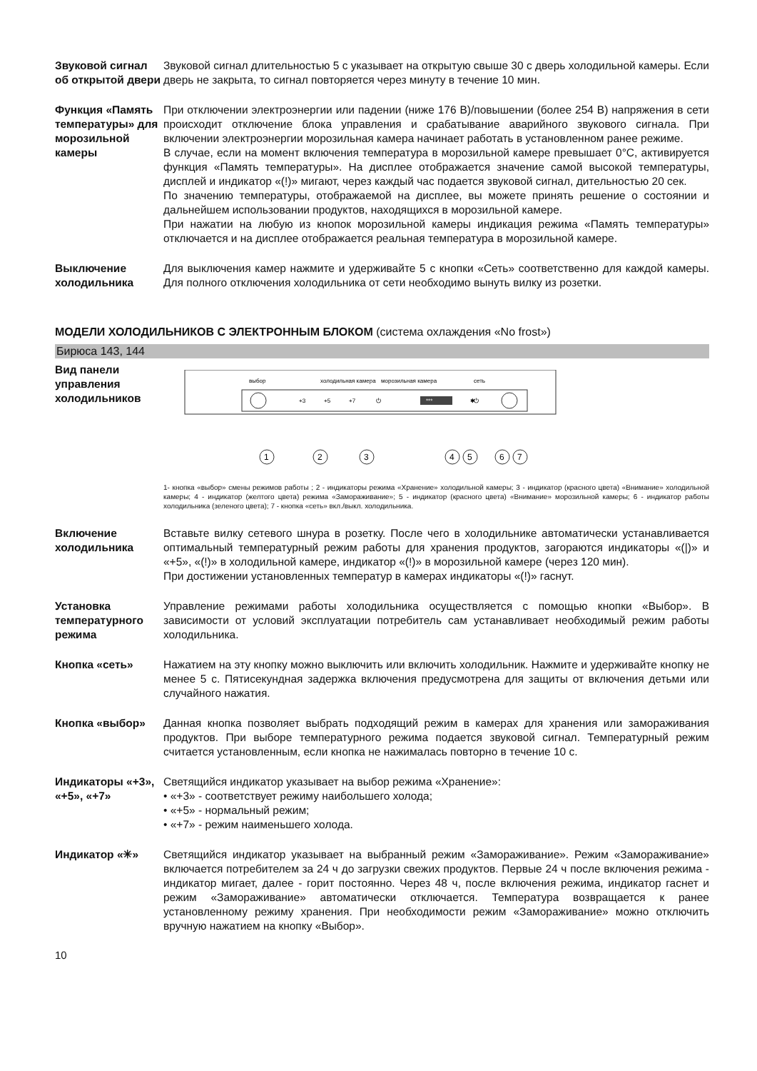Звуковой сигнал об открытой двери
Звуковой сигнал длительностью 5 с указывает на открытую свыше 30 с дверь холодильной камеры. Если дверь не закрыта, то сигнал повторяется через минуту в течение 10 мин.
Функция «Память температуры» для морозильной камеры
При отключении электроэнергии или падении (ниже 176 В)/повышении (более 254 В) напряжения в сети происходит отключение блока управления и срабатывание аварийного звукового сигнала. При включении электроэнергии морозильная камера начинает работать в установленном ранее режиме.
В случае, если на момент включения температура в морозильной камере превышает 0°С, активируется функция «Память температуры». На дисплее отображается значение самой высокой температуры, дисплей и индикатор «(!)» мигают, через каждый час подается звуковой сигнал, дительностью 20 сек.
По значению температуры, отображаемой на дисплее, вы можете принять решение о состоянии и дальнейшем использовании продуктов, находящихся в морозильной камере.
При нажатии на любую из кнопок морозильной камеры индикация режима «Память температуры» отключается и на дисплее отображается реальная температура в морозильной камере.
Выключение холодильника
Для выключения камер нажмите и удерживайте 5 с кнопки «Сеть» соответственно для каждой камеры. Для полного отключения холодильника от сети необходимо вынуть вилку из розетки.
МОДЕЛИ ХОЛОДИЛЬНИКОВ С ЭЛЕКТРОННЫМ БЛОКОМ (система охлаждения «No frost»)
Бирюса 143, 144
Вид панели управления холодильников
выбор
холодильная камера
сеть
морозильная камера
+3
+5
+7
⏻
***
✱
⏻
1
2
3
4
5
6
7
1- кнопка «выбор» смены режимов работы ; 2 - индикаторы режима «Хранение» холодильной камеры; 3 - индикатор (красного цвета) «Внимание» холодильной камеры; 4 - индикатор (желтого цвета) режима «Замораживание»; 5 - индикатор (красного цвета) «Внимание» морозильной камеры; 6 - индикатор работы холодильника (зеленого цвета); 7 - кнопка «сеть» вкл./выкл. холодильника.
Включение холодильника
Вставьте вилку сетевого шнура в розетку. После чего в холодильнике автоматически устанавливается оптимальный температурный режим работы для хранения продуктов, загораются индикаторы «(|)» и «+5», «(!)» в холодильной камере, индикатор «(!)» в морозильной камере (через 120 мин).
При достижении установленных температур в камерах индикаторы «(!)» гаснут.
Установка температурного режима
Управление режимами работы холодильника осуществляется с помощью кнопки «Выбор». В зависимости от условий эксплуатации потребитель сам устанавливает необходимый режим работы холодильника.
Кнопка «сеть» Нажатием на эту кнопку можно выключить или включить холодильник. Нажмите и удерживайте кнопку не менее 5 с. Пятисекундная задержка включения предусмотрена для защиты от включения детьми или случайного нажатия.
Кнопка «выбор» Данная кнопка позволяет выбрать подходящий режим в камерах для хранения или замораживания продуктов. При выборе температурного режима подается звуковой сигнал. Температурный режим считается установленным, если кнопка не нажималась повторно в течение 10 с.
Индикаторы «+3», «+5», «+7»
Светящийся индикатор указывает на выбор режима «Хранение»:
• «+3» - соответствует режиму наибольшего холода;
• «+5» - нормальный режим;
• «+7» - режим наименьшего холода.
Индикатор «✳» Светящийся индикатор указывает на выбранный режим «Замораживание». Режим «Замораживание» включается потребителем за 24 ч до загрузки свежих продуктов. Первые 24 ч после включения режима - индикатор мигает, далее - горит постоянно. Через 48 ч, после включения режима, индикатор гаснет и режим «Замораживание» автоматически отключается. Температура возвращается к ранее установленному режиму хранения. При необходимости режим «Замораживание» можно отключить вручную нажатием на кнопку «Выбор».
10